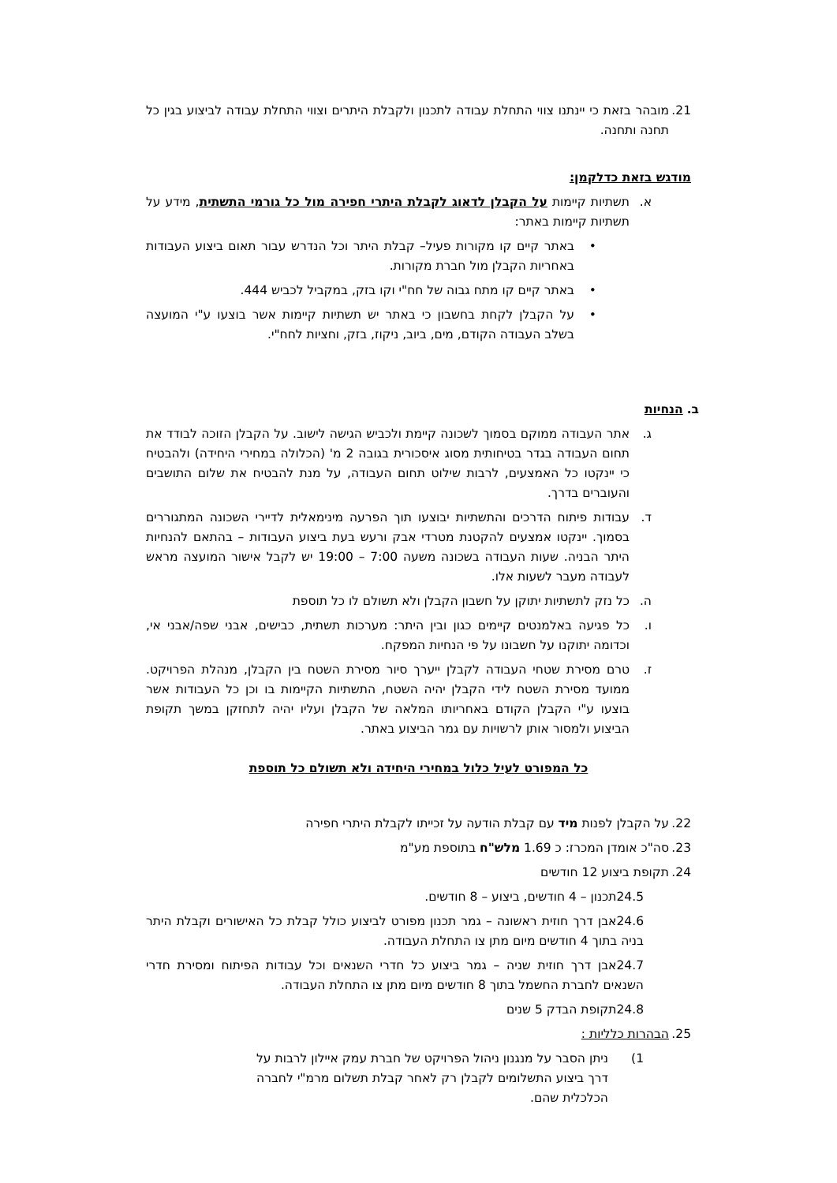21. מובהר בזאת כי יינתנו צווי התחלת עבודה לתכנון ולקבלת היתרים וצווי התחלת עבודה לביצוע בגין כל תחנה ותחנה.
מודגש בזאת כדלקמן:
א. תשתיות קיימות על הקבלן לדאוג לקבלת היתרי חפירה מול כל גורמי התשתית, מידע על תשתיות קיימות באתר:
• באתר קיים קו מקורות פעיל– קבלת היתר וכל הנדרש עבור תאום ביצוע העבודות באחריות הקבלן מול חברת מקורות.
• באתר קיים קו מתח גבוה של חח"י וקו בזק, במקביל לכביש 444.
• על הקבלן לקחת בחשבון כי באתר יש תשתיות קיימות אשר בוצעו ע"י המועצה בשלב העבודה הקודם, מים, ביוב, ניקוז, בזק, וחציות לחח"י.
ב. הנחיות
ג. אתר העבודה ממוקם בסמוך לשכונה קיימת ולכביש הגישה לישוב. על הקבלן הזוכה לבודד את תחום העבודה בגדר בטיחותית מסוג איסכורית בגובה 2 מ' (הכלולה במחירי היחידה) ולהבטיח כי יינקטו כל האמצעים, לרבות שילוט תחום העבודה, על מנת להבטיח את שלום התושבים והעוברים בדרך.
ד. עבודות פיתוח הדרכים והתשתיות יבוצעו תוך הפרעה מינימאלית לדיירי השכונה המתגוררים בסמוך. יינקטו אמצעים להקטנת מטרדי אבק ורעש בעת ביצוע העבודות – בהתאם להנחיות היתר הבניה. שעות העבודה בשכונה משעה 7:00 – 19:00 יש לקבל אישור המועצה מראש לעבודה מעבר לשעות אלו.
ה. כל נזק לתשתיות יתוקן על חשבון הקבלן ולא תשולם לו כל תוספת
ו. כל פגיעה באלמנטים קיימים כגון ובין היתר: מערכות תשתית, כבישים, אבני שפה/אבני אי, וכדומה יתוקנו על חשבונו על פי הנחיות המפקח.
ז. טרם מסירת שטחי העבודה לקבלן ייערך סיור מסירת השטח בין הקבלן, מנהלת הפרויקט. ממועד מסירת השטח לידי הקבלן יהיה השטח, התשתיות הקיימות בו וכן כל העבודות אשר בוצעו ע"י הקבלן הקודם באחריותו המלאה של הקבלן ועליו יהיה לתחזקן במשך תקופת הביצוע ולמסור אותן לרשויות עם גמר הביצוע באתר.
כל המפורט לעיל כלול במחירי היחידה ולא תשולם כל תוספת
22. על הקבלן לפנות מיד עם קבלת הודעה על זכייתו לקבלת היתרי חפירה
23. סה"כ אומדן המכרז: כ 1.69 מלש"ח בתוספת מע"מ
24. תקופת ביצוע 12 חודשים
24.5תכנון – 4 חודשים, ביצוע – 8 חודשים.
24.6אבן דרך חוזית ראשונה – גמר תכנון מפורט לביצוע כולל קבלת כל האישורים וקבלת היתר בניה בתוך 4 חודשים מיום מתן צו התחלת העבודה.
24.7אבן דרך חוזית שניה – גמר ביצוע כל חדרי השנאים וכל עבודות הפיתוח ומסירת חדרי השנאים לחברת החשמל בתוך 8 חודשים מיום מתן צו התחלת העבודה.
24.8תקופת הבדק 5 שנים
25. הבהרות כלליות :
1) ניתן הסבר על מנגנון ניהול הפרויקט של חברת עמק איילון לרבות על דרך ביצוע התשלומים לקבלן רק לאחר קבלת תשלום מרמ"י לחברה הכלכלית שהם.